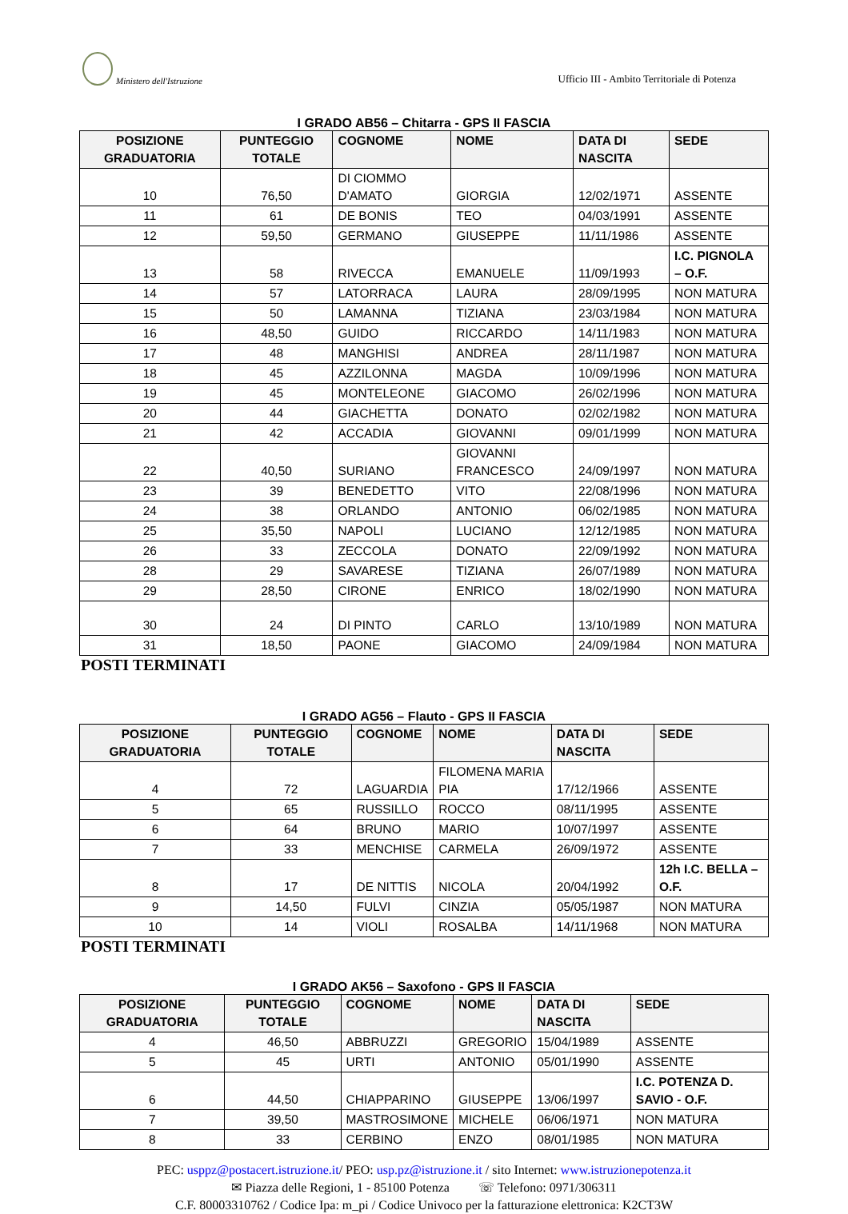Ministero dell'Istruzione
Ufficio III - Ambito Territoriale di Potenza
I GRADO AB56 – Chitarra - GPS II FASCIA
| POSIZIONE GRADUATORIA | PUNTEGGIO TOTALE | COGNOME | NOME | DATA DI NASCITA | SEDE |
| --- | --- | --- | --- | --- | --- |
| 10 | 76,50 | DI CIOMMO D'AMATO | GIORGIA | 12/02/1971 | ASSENTE |
| 11 | 61 | DE BONIS | TEO | 04/03/1991 | ASSENTE |
| 12 | 59,50 | GERMANO | GIUSEPPE | 11/11/1986 | ASSENTE |
| 13 | 58 | RIVECCA | EMANUELE | 11/09/1993 | I.C. PIGNOLA – O.F. |
| 14 | 57 | LATORRACA | LAURA | 28/09/1995 | NON MATURA |
| 15 | 50 | LAMANNA | TIZIANA | 23/03/1984 | NON MATURA |
| 16 | 48,50 | GUIDO | RICCARDO | 14/11/1983 | NON MATURA |
| 17 | 48 | MANGHISI | ANDREA | 28/11/1987 | NON MATURA |
| 18 | 45 | AZZILONNA | MAGDA | 10/09/1996 | NON MATURA |
| 19 | 45 | MONTELEONE | GIACOMO | 26/02/1996 | NON MATURA |
| 20 | 44 | GIACHETTA | DONATO | 02/02/1982 | NON MATURA |
| 21 | 42 | ACCADIA | GIOVANNI | 09/01/1999 | NON MATURA |
| 22 | 40,50 | SURIANO | GIOVANNI FRANCESCO | 24/09/1997 | NON MATURA |
| 23 | 39 | BENEDETTO | VITO | 22/08/1996 | NON MATURA |
| 24 | 38 | ORLANDO | ANTONIO | 06/02/1985 | NON MATURA |
| 25 | 35,50 | NAPOLI | LUCIANO | 12/12/1985 | NON MATURA |
| 26 | 33 | ZECCOLA | DONATO | 22/09/1992 | NON MATURA |
| 28 | 29 | SAVARESE | TIZIANA | 26/07/1989 | NON MATURA |
| 29 | 28,50 | CIRONE | ENRICO | 18/02/1990 | NON MATURA |
| 30 | 24 | DI PINTO | CARLO | 13/10/1989 | NON MATURA |
| 31 | 18,50 | PAONE | GIACOMO | 24/09/1984 | NON MATURA |
POSTI TERMINATI
I GRADO AG56 – Flauto - GPS II FASCIA
| POSIZIONE GRADUATORIA | PUNTEGGIO TOTALE | COGNOME | NOME | DATA DI NASCITA | SEDE |
| --- | --- | --- | --- | --- | --- |
| 4 | 72 | LAGUARDIA | FILOMENA MARIA PIA | 17/12/1966 | ASSENTE |
| 5 | 65 | RUSSILLO | ROCCO | 08/11/1995 | ASSENTE |
| 6 | 64 | BRUNO | MARIO | 10/07/1997 | ASSENTE |
| 7 | 33 | MENCHISE | CARMELA | 26/09/1972 | ASSENTE |
| 8 | 17 | DE NITTIS | NICOLA | 20/04/1992 | 12h I.C. BELLA – O.F. |
| 9 | 14,50 | FULVI | CINZIA | 05/05/1987 | NON MATURA |
| 10 | 14 | VIOLI | ROSALBA | 14/11/1968 | NON MATURA |
POSTI TERMINATI
I GRADO AK56 – Saxofono - GPS II FASCIA
| POSIZIONE GRADUATORIA | PUNTEGGIO TOTALE | COGNOME | NOME | DATA DI NASCITA | SEDE |
| --- | --- | --- | --- | --- | --- |
| 4 | 46,50 | ABBRUZZI | GREGORIO | 15/04/1989 | ASSENTE |
| 5 | 45 | URTI | ANTONIO | 05/01/1990 | ASSENTE |
| 6 | 44,50 | CHIAPPARINO | GIUSEPPE | 13/06/1997 | I.C. POTENZA D. SAVIO - O.F. |
| 7 | 39,50 | MASTROSIMONE | MICHELE | 06/06/1971 | NON MATURA |
| 8 | 33 | CERBINO | ENZO | 08/01/1985 | NON MATURA |
PEC: usppz@postacert.istruzione.it/ PEO: usp.pz@istruzione.it / sito Internet: www.istruzionepotenza.it
✉ Piazza delle Regioni, 1 - 85100 Potenza ☏ Telefono: 0971/306311
C.F. 80003310762 / Codice Ipa: m_pi / Codice Univoco per la fatturazione elettronica: K2CT3W